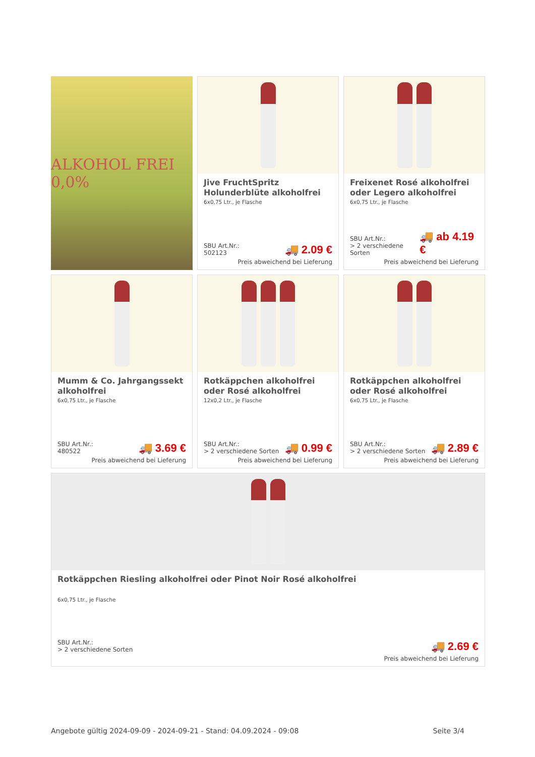Jive FruchtSpritz Holunderblüte alkoholfrei
6x0,75 Ltr., je Flasche
SBU Art.Nr.:
502123
🚚 2.09 €
Preis abweichend bei Lieferung
ALKOHOL FREI 0,0%
Freixenet Rosé alkoholfrei oder Legero alkoholfrei
6x0,75 Ltr., je Flasche
SBU Art.Nr.:
> 2 verschiedene Sorten
🚚 ab 4.19 €
Preis abweichend bei Lieferung
Mumm & Co. Jahrgangssekt alkoholfrei
6x0,75 Ltr., je Flasche
SBU Art.Nr.:
480522
🚚 3.69 €
Preis abweichend bei Lieferung
Rotkäppchen alkoholfrei oder Rosé alkoholfrei
12x0,2 Ltr., je Flasche
SBU Art.Nr.:
> 2 verschiedene Sorten
🚚 0.99 €
Preis abweichend bei Lieferung
Rotkäppchen alkoholfrei oder Rosé alkoholfrei
6x0,75 Ltr., je Flasche
SBU Art.Nr.:
> 2 verschiedene Sorten
🚚 2.89 €
Preis abweichend bei Lieferung
Rotkäppchen Riesling alkoholfrei oder Pinot Noir Rosé alkoholfrei
6x0,75 Ltr., je Flasche
SBU Art.Nr.:
> 2 verschiedene Sorten
🚚 2.69 €
Preis abweichend bei Lieferung
Angebote gültig 2024-09-09 - 2024-09-21 - Stand: 04.09.2024 - 09:08 Seite 3/4